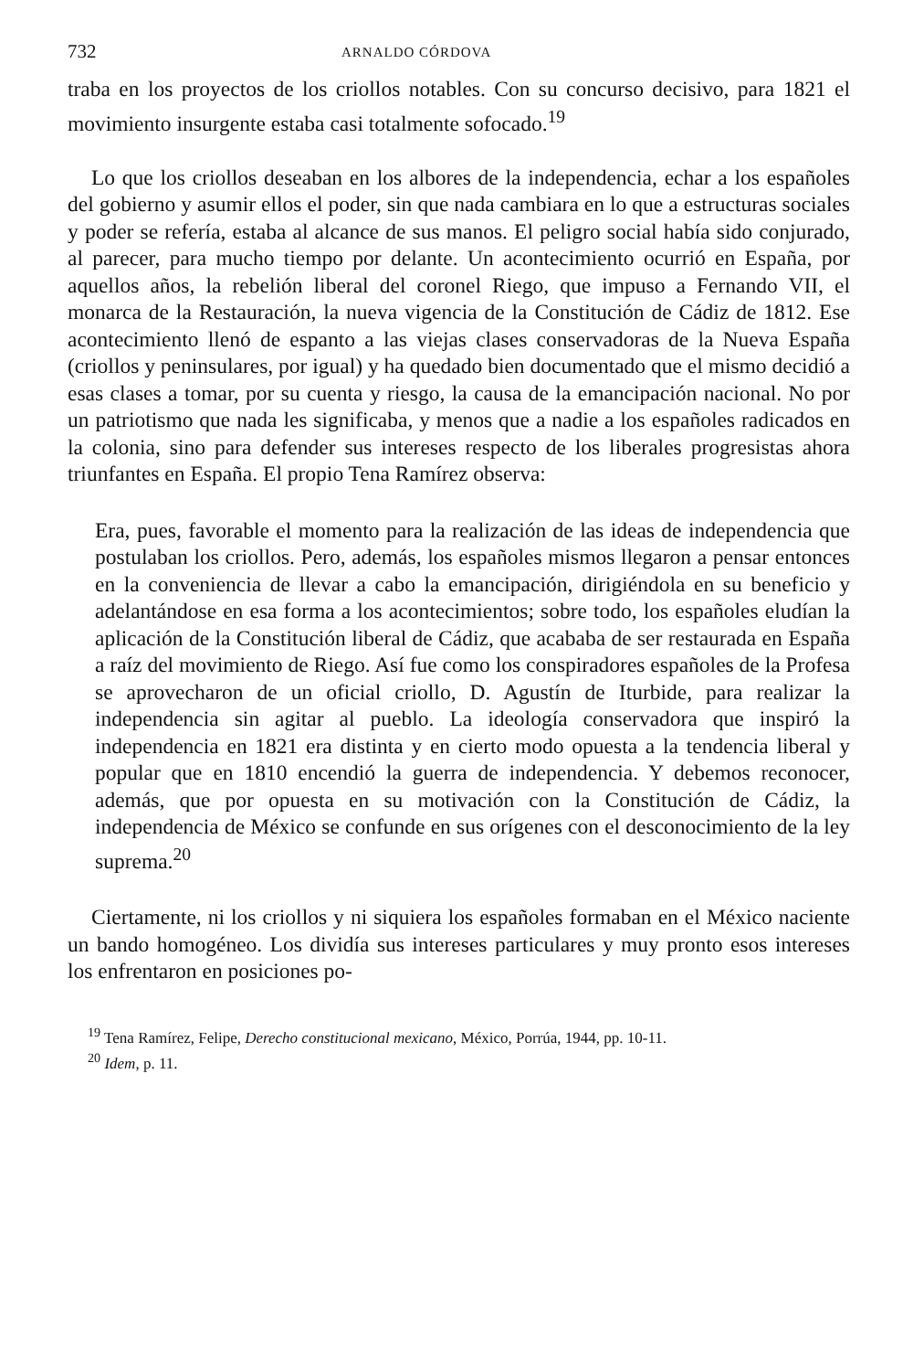732 ARNALDO CÓRDOVA
traba en los proyectos de los criollos notables. Con su concurso decisivo, para 1821 el movimiento insurgente estaba casi totalmente sofocado.<sup>19</sup>
Lo que los criollos deseaban en los albores de la independencia, echar a los españoles del gobierno y asumir ellos el poder, sin que nada cambiara en lo que a estructuras sociales y poder se refería, estaba al alcance de sus manos. El peligro social había sido conjurado, al parecer, para mucho tiempo por delante. Un acontecimiento ocurrió en España, por aquellos años, la rebelión liberal del coronel Riego, que impuso a Fernando VII, el monarca de la Restauración, la nueva vigencia de la Constitución de Cádiz de 1812. Ese acontecimiento llenó de espanto a las viejas clases conservadoras de la Nueva España (criollos y peninsulares, por igual) y ha quedado bien documentado que el mismo decidió a esas clases a tomar, por su cuenta y riesgo, la causa de la emancipación nacional. No por un patriotismo que nada les significaba, y menos que a nadie a los españoles radicados en la colonia, sino para defender sus intereses respecto de los liberales progresistas ahora triunfantes en España. El propio Tena Ramírez observa:
Era, pues, favorable el momento para la realización de las ideas de independencia que postulaban los criollos. Pero, además, los españoles mismos llegaron a pensar entonces en la conveniencia de llevar a cabo la emancipación, dirigiéndola en su beneficio y adelantándose en esa forma a los acontecimientos; sobre todo, los españoles eludían la aplicación de la Constitución liberal de Cádiz, que acababa de ser restaurada en España a raíz del movimiento de Riego. Así fue como los conspiradores españoles de la Profesa se aprovecharon de un oficial criollo, D. Agustín de Iturbide, para realizar la independencia sin agitar al pueblo. La ideología conservadora que inspiró la independencia en 1821 era distinta y en cierto modo opuesta a la tendencia liberal y popular que en 1810 encendió la guerra de independencia. Y debemos reconocer, además, que por opuesta en su motivación con la Constitución de Cádiz, la independencia de México se confunde en sus orígenes con el desconocimiento de la ley suprema.<sup>20</sup>
Ciertamente, ni los criollos y ni siquiera los españoles formaban en el México naciente un bando homogéneo. Los dividía sus intereses particulares y muy pronto esos intereses los enfrentaron en posiciones po-
<sup>19</sup> Tena Ramírez, Felipe, Derecho constitucional mexicano, México, Porrúa, 1944, pp. 10-11.
<sup>20</sup> Idem, p. 11.